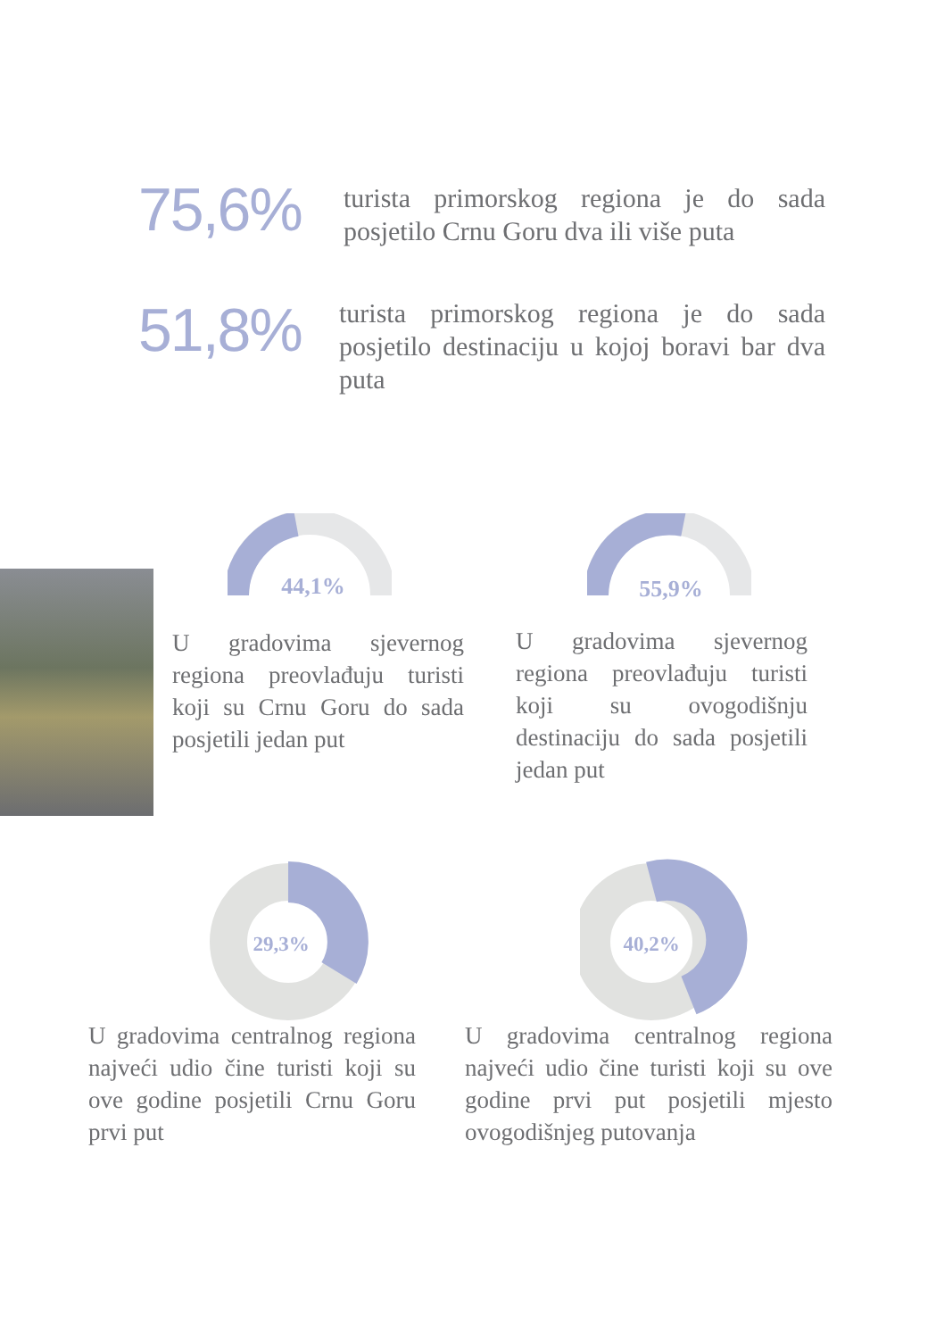75,6%
turista primorskog regiona je do sada posjetilo Crnu Goru dva ili više puta
51,8%
turista primorskog regiona je do sada posjetilo destinaciju u kojoj boravi bar dva puta
44,1%
55,9%
U gradovima sjevernog regiona preovlađuju turisti koji su Crnu Goru do sada posjetili jedan put
U gradovima sjevernog regiona preovlađuju turisti koji su ovogodišnju destinaciju do sada posjetili jedan put
29,3%
40,2%
U gradovima centralnog regiona najveći udio čine turisti koji su ove godine posjetili Crnu Goru prvi put
U gradovima centralnog regiona najveći udio čine turisti koji su ove godine prvi put posjetili mjesto ovogodišnjeg putovanja